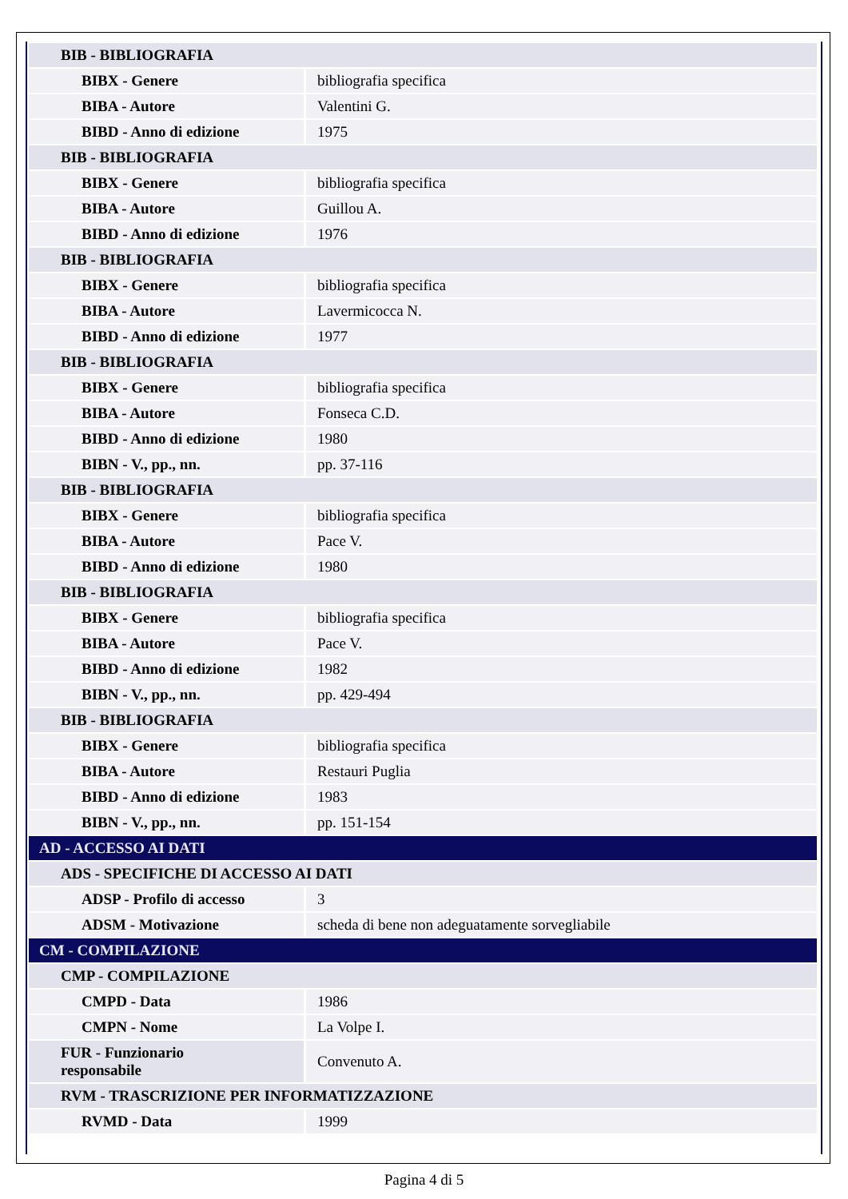| BIB - BIBLIOGRAFIA | |
| BIBX - Genere | bibliografia specifica |
| BIBA - Autore | Valentini G. |
| BIBD - Anno di edizione | 1975 |
| BIB - BIBLIOGRAFIA | |
| BIBX - Genere | bibliografia specifica |
| BIBA - Autore | Guillou A. |
| BIBD - Anno di edizione | 1976 |
| BIB - BIBLIOGRAFIA | |
| BIBX - Genere | bibliografia specifica |
| BIBA - Autore | Lavermicocca N. |
| BIBD - Anno di edizione | 1977 |
| BIB - BIBLIOGRAFIA | |
| BIBX - Genere | bibliografia specifica |
| BIBA - Autore | Fonseca C.D. |
| BIBD - Anno di edizione | 1980 |
| BIBN - V., pp., nn. | pp. 37-116 |
| BIB - BIBLIOGRAFIA | |
| BIBX - Genere | bibliografia specifica |
| BIBA - Autore | Pace V. |
| BIBD - Anno di edizione | 1980 |
| BIB - BIBLIOGRAFIA | |
| BIBX - Genere | bibliografia specifica |
| BIBA - Autore | Pace V. |
| BIBD - Anno di edizione | 1982 |
| BIBN - V., pp., nn. | pp. 429-494 |
| BIB - BIBLIOGRAFIA | |
| BIBX - Genere | bibliografia specifica |
| BIBA - Autore | Restauri Puglia |
| BIBD - Anno di edizione | 1983 |
| BIBN - V., pp., nn. | pp. 151-154 |
| AD - ACCESSO AI DATI | |
| ADS - SPECIFICHE DI ACCESSO AI DATI | |
| ADSP - Profilo di accesso | 3 |
| ADSM - Motivazione | scheda di bene non adeguatamente sorvegliabile |
| CM - COMPILAZIONE | |
| CMP - COMPILAZIONE | |
| CMPD - Data | 1986 |
| CMPN - Nome | La Volpe I. |
| FUR - Funzionario responsabile | Convenuto A. |
| RVM - TRASCRIZIONE PER INFORMATIZZAZIONE | |
| RVMD - Data | 1999 |
Pagina 4 di 5